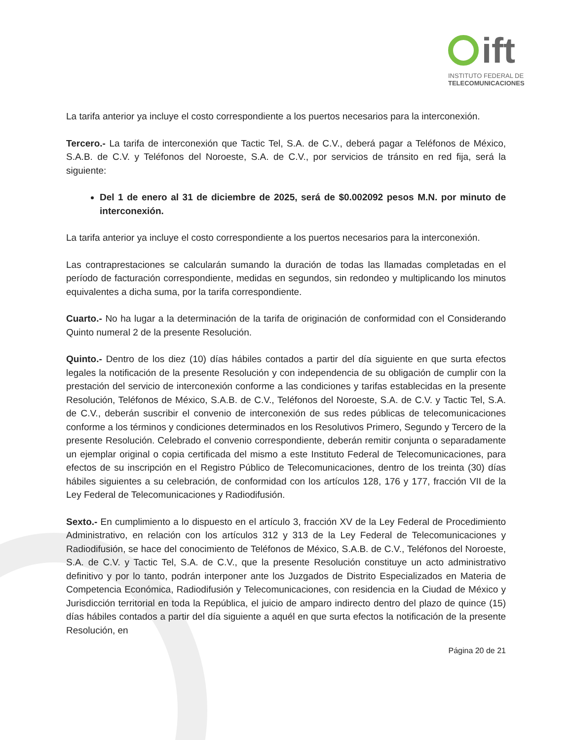ift
INSTITUTO FEDERAL DE
TELECOMUNICACIONES
La tarifa anterior ya incluye el costo correspondiente a los puertos necesarios para la interconexión.
Tercero.- La tarifa de interconexión que Tactic Tel, S.A. de C.V., deberá pagar a Teléfonos de México, S.A.B. de C.V. y Teléfonos del Noroeste, S.A. de C.V., por servicios de tránsito en red fija, será la siguiente:
Del 1 de enero al 31 de diciembre de 2025, será de $0.002092 pesos M.N. por minuto de interconexión.
La tarifa anterior ya incluye el costo correspondiente a los puertos necesarios para la interconexión.
Las contraprestaciones se calcularán sumando la duración de todas las llamadas completadas en el período de facturación correspondiente, medidas en segundos, sin redondeo y multiplicando los minutos equivalentes a dicha suma, por la tarifa correspondiente.
Cuarto.- No ha lugar a la determinación de la tarifa de originación de conformidad con el Considerando Quinto numeral 2 de la presente Resolución.
Quinto.- Dentro de los diez (10) días hábiles contados a partir del día siguiente en que surta efectos legales la notificación de la presente Resolución y con independencia de su obligación de cumplir con la prestación del servicio de interconexión conforme a las condiciones y tarifas establecidas en la presente Resolución, Teléfonos de México, S.A.B. de C.V., Teléfonos del Noroeste, S.A. de C.V. y Tactic Tel, S.A. de C.V., deberán suscribir el convenio de interconexión de sus redes públicas de telecomunicaciones conforme a los términos y condiciones determinados en los Resolutivos Primero, Segundo y Tercero de la presente Resolución. Celebrado el convenio correspondiente, deberán remitir conjunta o separadamente un ejemplar original o copia certificada del mismo a este Instituto Federal de Telecomunicaciones, para efectos de su inscripción en el Registro Público de Telecomunicaciones, dentro de los treinta (30) días hábiles siguientes a su celebración, de conformidad con los artículos 128, 176 y 177, fracción VII de la Ley Federal de Telecomunicaciones y Radiodifusión.
Sexto.- En cumplimiento a lo dispuesto en el artículo 3, fracción XV de la Ley Federal de Procedimiento Administrativo, en relación con los artículos 312 y 313 de la Ley Federal de Telecomunicaciones y Radiodifusión, se hace del conocimiento de Teléfonos de México, S.A.B. de C.V., Teléfonos del Noroeste, S.A. de C.V. y Tactic Tel, S.A. de C.V., que la presente Resolución constituye un acto administrativo definitivo y por lo tanto, podrán interponer ante los Juzgados de Distrito Especializados en Materia de Competencia Económica, Radiodifusión y Telecomunicaciones, con residencia en la Ciudad de México y Jurisdicción territorial en toda la República, el juicio de amparo indirecto dentro del plazo de quince (15) días hábiles contados a partir del día siguiente a aquél en que surta efectos la notificación de la presente Resolución, en
Página 20 de 21